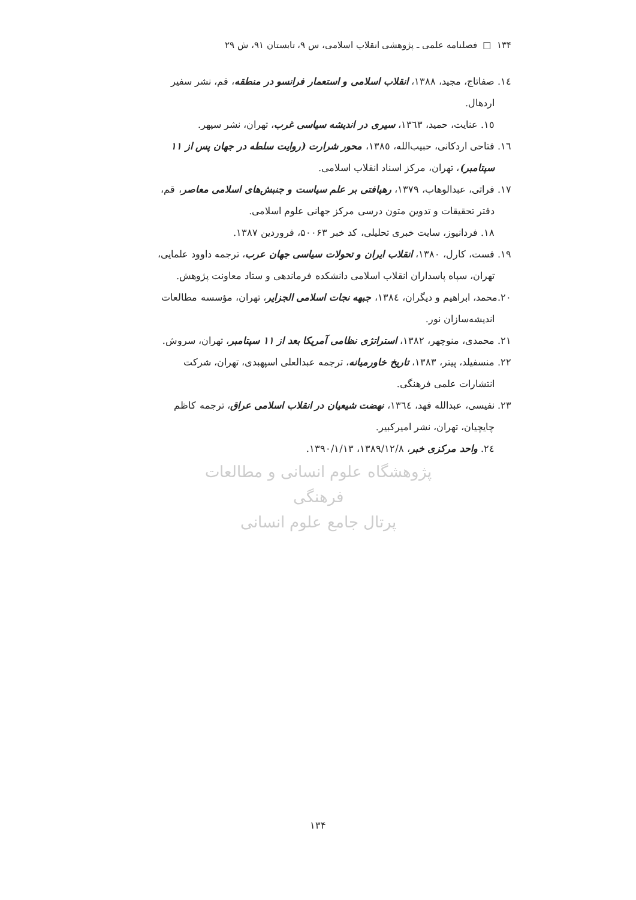۱۳۴ □ فصلنامه علمی ـ پژوهشی انقلاب اسلامی، س ۹، تابستان ۹۱، ش ۲۹
١٤. صفاتاج، مجید، ١٣٨٨، انقلاب اسلامی و استعمار فرانسو در منطقه، قم، نشر سفیر
اردهال.
١٥. عنایت، حمید، ١٣٦٣، سیری در اندیشه سیاسی غرب، تهران، نشر سپهر.
١٦. فتاحی اردکانی، حبیب‌الله، ١٣٨٥، محور شرارت (روایت سلطه در جهان پس از ١١
سپتامبر)، تهران، مرکز اسناد انقلاب اسلامی.
١٧. فراتی، عبدالوهاب، ١٣٧٩، رهیافتی بر علم سیاست و جنبش‌های اسلامی معاصر، قم،
دفتر تحقیقات و تدوین متون درسی مرکز جهانی علوم اسلامی.
١٨. فردانیوز، سایت خبری تحلیلی، کد خبر ۵۰۰۶۳، فروردین ١٣٨٧.
١٩. فست، کارل، ١٣٨٠، انقلاب ایران و تحولات سیاسی جهان عرب، ترجمه داوود علمایی،
تهران، سپاه پاسداران انقلاب اسلامی دانشکده فرماندهی و ستاد معاونت پژوهش.
٢٠.محمد، ابراهیم و دیگران، ١٣٨٤، جبهه نجات اسلامی الجزایر، تهران، مؤسسه مطالعات
اندیشه‌سازان نور.
٢١. محمدی، منوچهر، ١٣٨٢، استراتژی نظامی آمریکا بعد از ١١ سپتامبر، تهران، سروش.
٢٢. منسفیلد، پیتر، ١٣٨٣، تاریخ خاورمیانه، ترجمه عبدالعلی اسپهبدی، تهران، شرکت
انتشارات علمی فرهنگی.
٢٣. نفیسی، عبدالله فهد، ١٣٦٤، نهضت شیعیان در انقلاب اسلامی عراق، ترجمه کاظم
چایچیان، تهران، نشر امیرکبیر.
٢٤. واحد مرکزی خبر، ١٣٨٩/١٢/٨، ١٣٩٠/١/١٣.
پژوهشگاه علوم انسانی و مطالعات فرهنگی
پرتال جامع علوم انسانی
۱۳۴